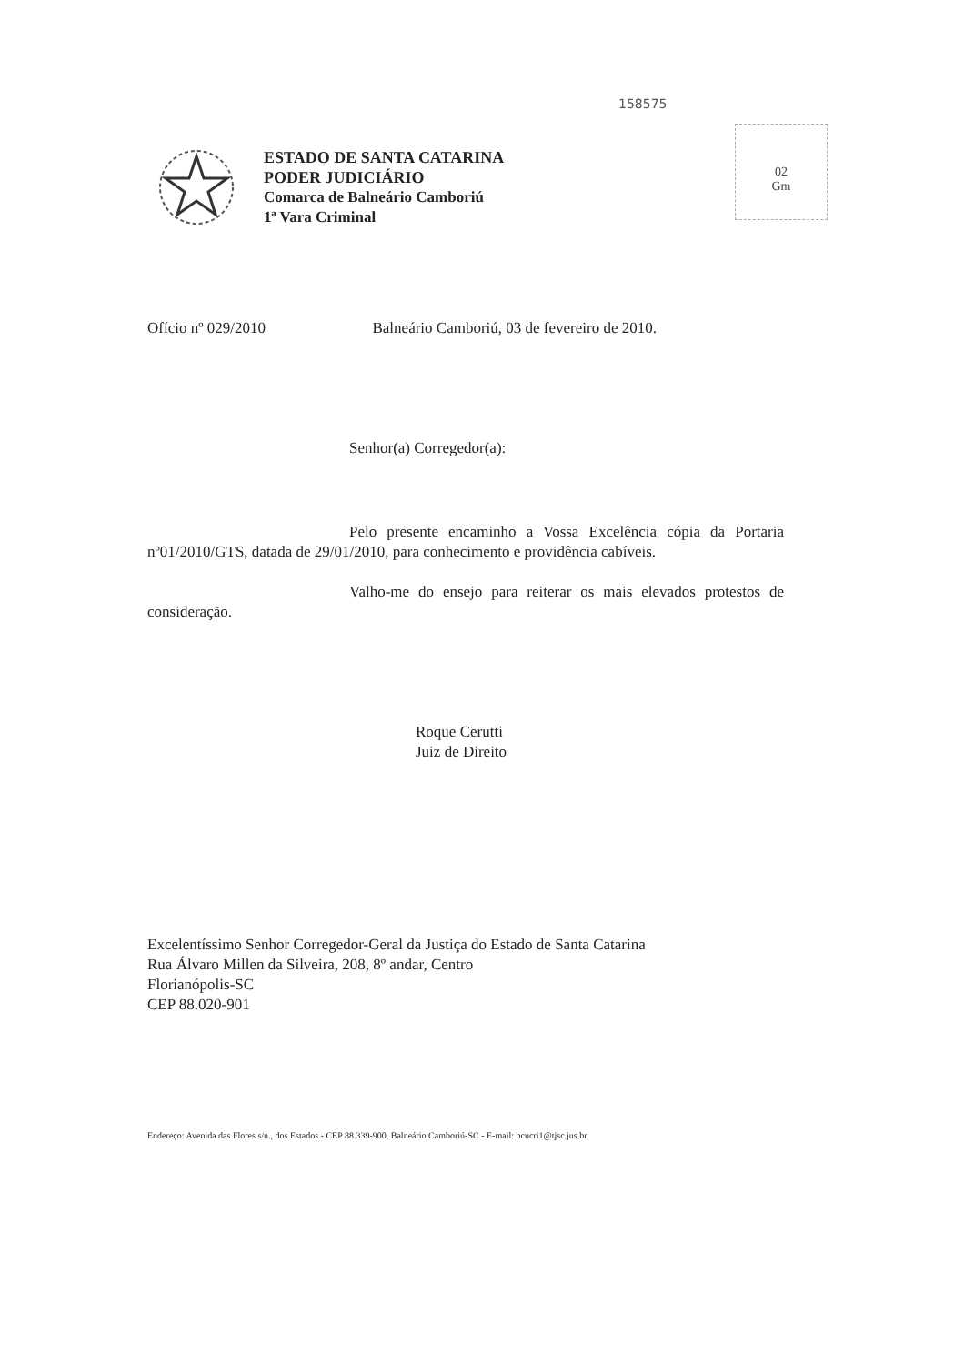158575
02
Gm
ESTADO DE SANTA CATARINA
PODER JUDICIÁRIO
Comarca de Balneário Camboriú
1ª Vara Criminal
Ofício nº 029/2010 Balneário Camboriú, 03 de fevereiro de 2010.
Senhor(a) Corregedor(a):
Pelo presente encaminho a Vossa Excelência cópia da Portaria nº01/2010/GTS, datada de 29/01/2010, para conhecimento e providência cabíveis.
Valho-me do ensejo para reiterar os mais elevados protestos de consideração.
Roque Cerutti
Juiz de Direito
Excelentíssimo Senhor Corregedor-Geral da Justiça do Estado de Santa Catarina
Rua Álvaro Millen da Silveira, 208, 8º andar, Centro
Florianópolis-SC
CEP 88.020-901
Endereço: Avenida das Flores s/n., dos Estados - CEP 88.339-900, Balneário Camboriú-SC - E-mail: bcucri1@tjsc.jus.br